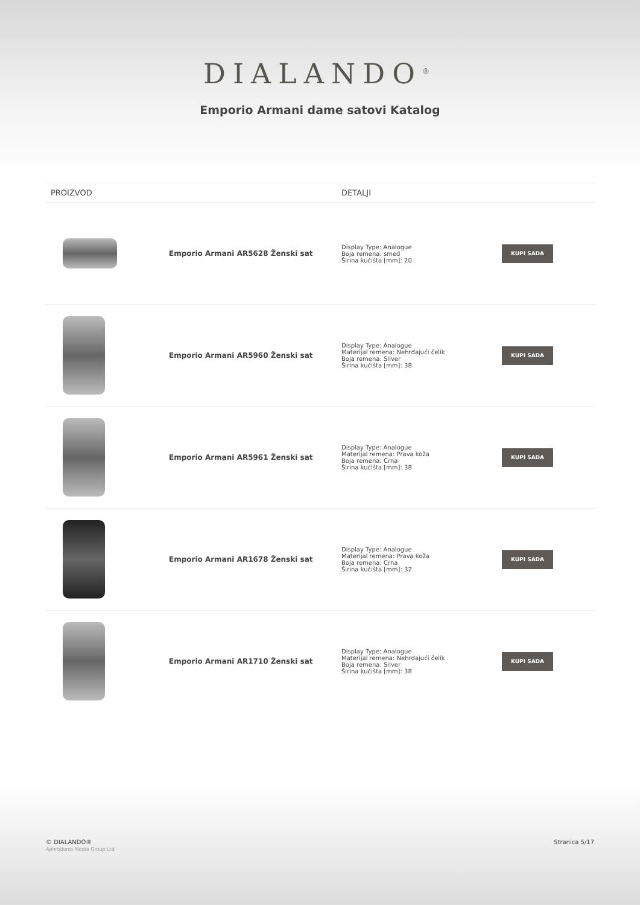DIALANDO<sup>®</sup>
Emporio Armani dame satovi Katalog
| PROIZVOD | | DETALJI | |
| --- | --- | --- | --- |
| | Emporio Armani AR5628 Ženski sat | Display Type: Analogue Boja remena: smeđ Širina kućišta [mm]: 20 | KUPI SADA |
| | Emporio Armani AR5960 Ženski sat | Display Type: Analogue Materijal remena: Nehrđajući čelik Boja remena: Silver Širina kućišta [mm]: 38 | KUPI SADA |
| | Emporio Armani AR5961 Ženski sat | Display Type: Analogue Materijal remena: Prava koža Boja remena: Crna Širina kućišta [mm]: 38 | KUPI SADA |
| | Emporio Armani AR1678 Ženski sat | Display Type: Analogue Materijal remena: Prava koža Boja remena: Crna Širina kućišta [mm]: 32 | KUPI SADA |
| | Emporio Armani AR1710 Ženski sat | Display Type: Analogue Materijal remena: Nehrđajući čelik Boja remena: Silver Širina kućišta [mm]: 38 | KUPI SADA |
© DIALANDO®
Aphrodonis Media Group Ltd
Stranica 5/17